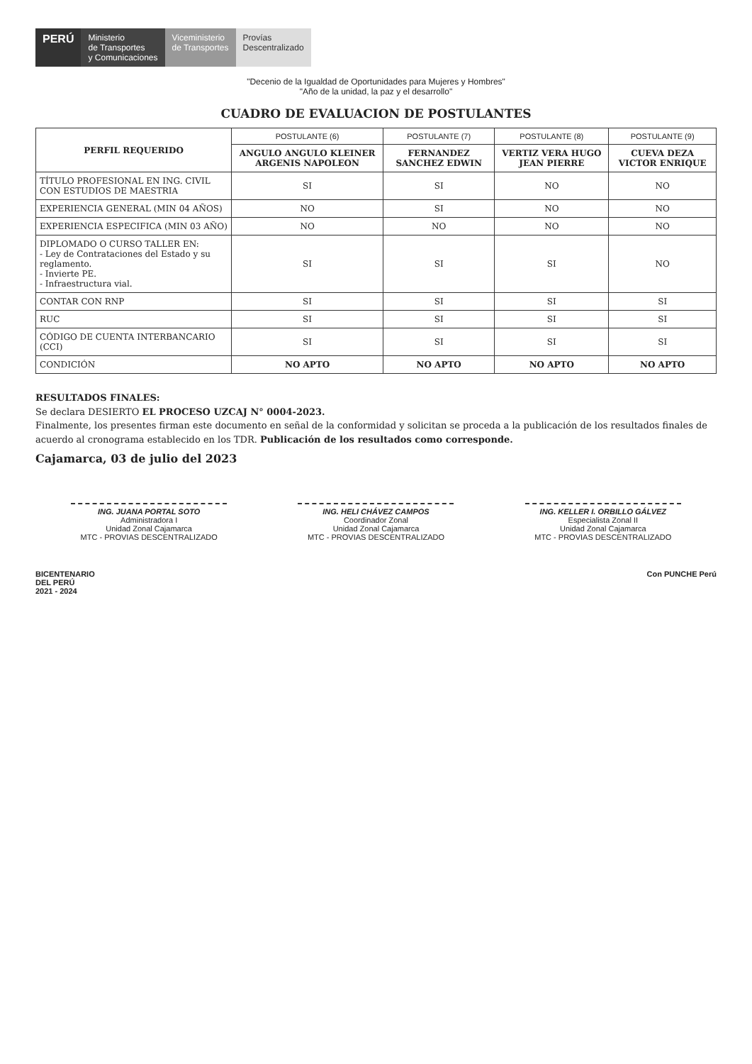PERÚ
Ministerio
de Transportes
y Comunicaciones
Viceministerio
de Transportes
Provías
Descentralizado
"Decenio de la Igualdad de Oportunidades para Mujeres y Hombres"
"Año de la unidad, la paz y el desarrollo"
CUADRO DE EVALUACION DE POSTULANTES
| PERFIL REQUERIDO | POSTULANTE (6) | POSTULANTE (7) | POSTULANTE (8) | POSTULANTE (9) |
| --- | --- | --- | --- | --- |
| | ANGULO ANGULO KLEINER ARGENIS NAPOLEON | FERNANDEZ SANCHEZ EDWIN | VERTIZ VERA HUGO JEAN PIERRE | CUEVA DEZA VICTOR ENRIQUE |
| TÍTULO PROFESIONAL EN ING. CIVIL CON ESTUDIOS DE MAESTRIA | SI | SI | NO | NO |
| EXPERIENCIA GENERAL (MIN 04 AÑOS) | NO | SI | NO | NO |
| EXPERIENCIA ESPECIFICA (MIN 03 AÑO) | NO | NO | NO | NO |
| DIPLOMADO O CURSO TALLER EN: - Ley de Contrataciones del Estado y su reglamento. - Invierte PE. - Infraestructura vial. | SI | SI | SI | NO |
| CONTAR CON RNP | SI | SI | SI | SI |
| RUC | SI | SI | SI | SI |
| CÓDIGO DE CUENTA INTERBANCARIO (CCI) | SI | SI | SI | SI |
| CONDICIÓN | NO APTO | NO APTO | NO APTO | NO APTO |
RESULTADOS FINALES:
Se declara DESIERTO EL PROCESO UZCAJ N° 0004-2023.
Finalmente, los presentes firman este documento en señal de la conformidad y solicitan se proceda a la publicación de los resultados finales de acuerdo al cronograma establecido en los TDR. Publicación de los resultados como corresponde.
Cajamarca, 03 de julio del 2023
ING. JUANA PORTAL SOTO
Administradora I
Unidad Zonal Cajamarca
MTC - PROVIAS DESCENTRALIZADO
ING. HELI CHÁVEZ CAMPOS
Coordinador Zonal
Unidad Zonal Cajamarca
MTC - PROVIAS DESCENTRALIZADO
ING. KELLER I. ORBILLO GÁLVEZ
Especialista Zonal II
Unidad Zonal Cajamarca
MTC - PROVIAS DESCENTRALIZADO
BICENTENARIO
DEL PERÚ
2021 - 2024
Con PUNCHE Perú